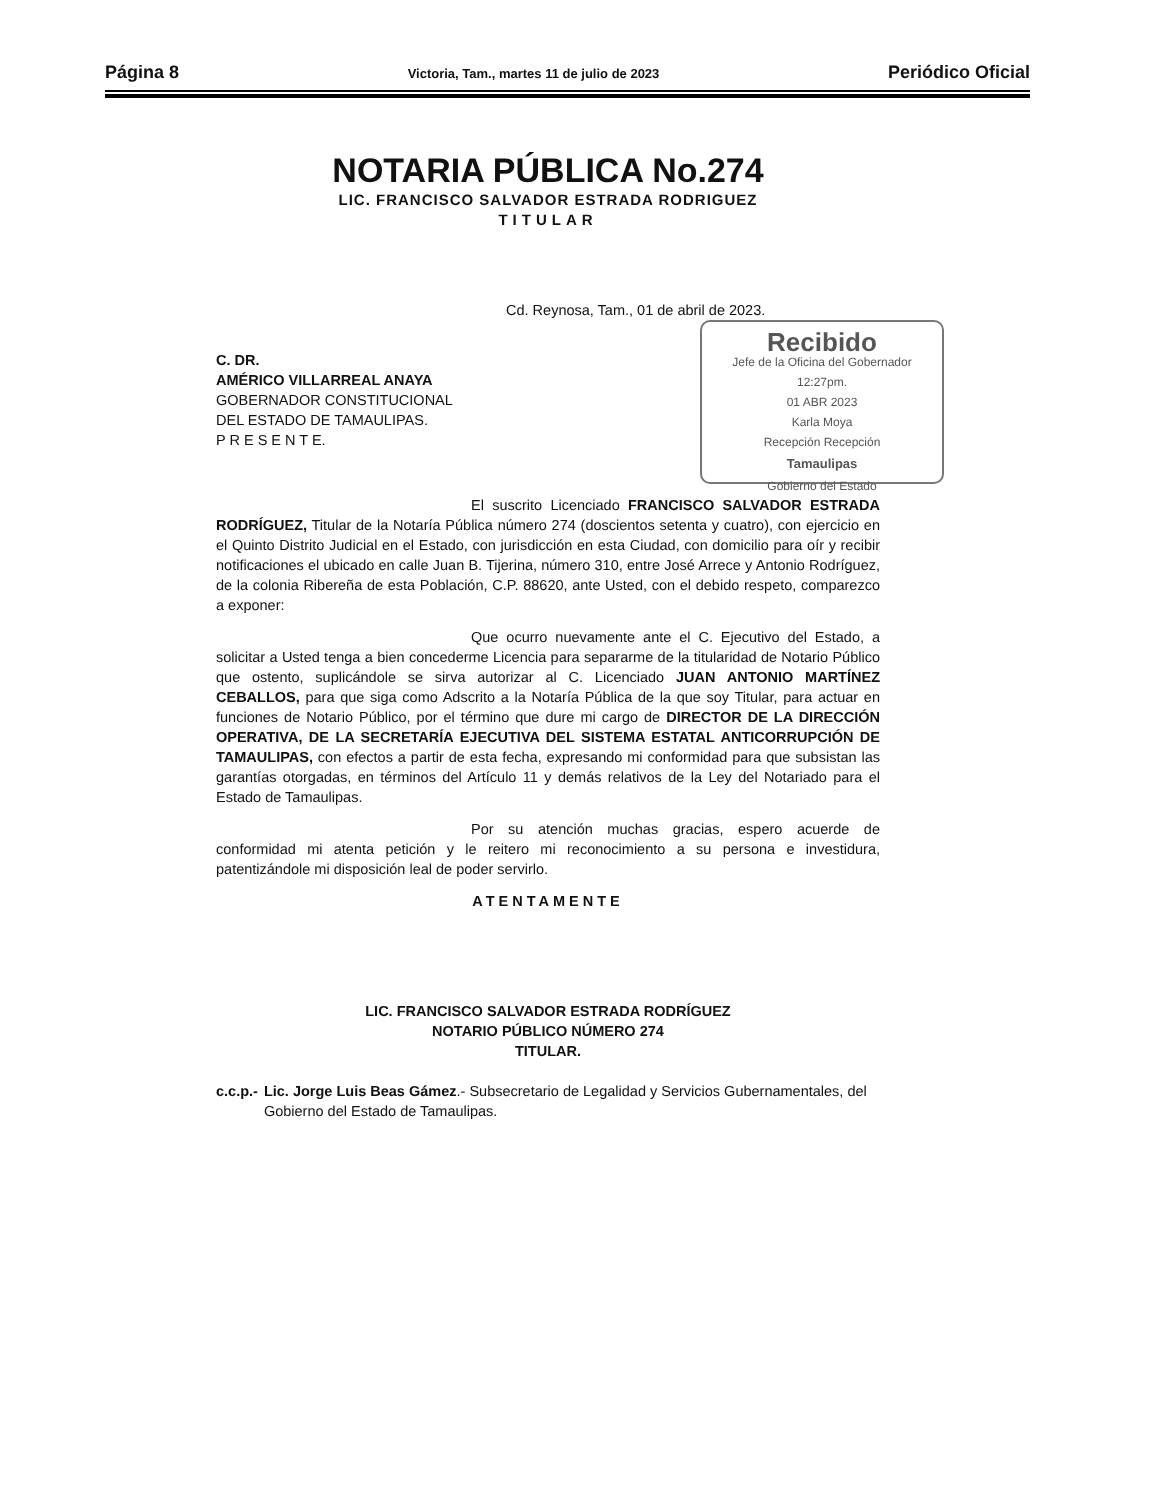Página 8 Victoria, Tam., martes 11 de julio de 2023 Periódico Oficial
NOTARIA PÚBLICA No.274
LIC. FRANCISCO SALVADOR ESTRADA RODRIGUEZ
TITULAR
Cd. Reynosa, Tam., 01 de abril de 2023.
Recibido
Jefe de la Oficina del Gobernador
12:27pm.
01 ABR 2023
Karla Moya
Recepción Recepción
Tamaulipas
Gobierno del Estado
C. DR.
AMÉRICO VILLARREAL ANAYA
GOBERNADOR CONSTITUCIONAL
DEL ESTADO DE TAMAULIPAS.
P R E S E N T E.
El suscrito Licenciado FRANCISCO SALVADOR ESTRADA RODRÍGUEZ, Titular de la Notaría Pública número 274 (doscientos setenta y cuatro), con ejercicio en el Quinto Distrito Judicial en el Estado, con jurisdicción en esta Ciudad, con domicilio para oír y recibir notificaciones el ubicado en calle Juan B. Tijerina, número 310, entre José Arrece y Antonio Rodríguez, de la colonia Ribereña de esta Población, C.P. 88620, ante Usted, con el debido respeto, comparezco a exponer:
Que ocurro nuevamente ante el C. Ejecutivo del Estado, a solicitar a Usted tenga a bien concederme Licencia para separarme de la titularidad de Notario Público que ostento, suplicándole se sirva autorizar al C. Licenciado JUAN ANTONIO MARTÍNEZ CEBALLOS, para que siga como Adscrito a la Notaría Pública de la que soy Titular, para actuar en funciones de Notario Público, por el término que dure mi cargo de DIRECTOR DE LA DIRECCIÓN OPERATIVA, DE LA SECRETARÍA EJECUTIVA DEL SISTEMA ESTATAL ANTICORRUPCIÓN DE TAMAULIPAS, con efectos a partir de esta fecha, expresando mi conformidad para que subsistan las garantías otorgadas, en términos del Artículo 11 y demás relativos de la Ley del Notariado para el Estado de Tamaulipas.
Por su atención muchas gracias, espero acuerde de conformidad mi atenta petición y le reitero mi reconocimiento a su persona e investidura, patentizándole mi disposición leal de poder servirlo.
ATENTAMENTE
LIC. FRANCISCO SALVADOR ESTRADA RODRÍGUEZ
NOTARIO PÚBLICO NÚMERO 274
TITULAR.
c.c.p.- Lic. Jorge Luis Beas Gámez.- Subsecretario de Legalidad y Servicios Gubernamentales, del Gobierno del Estado de Tamaulipas.